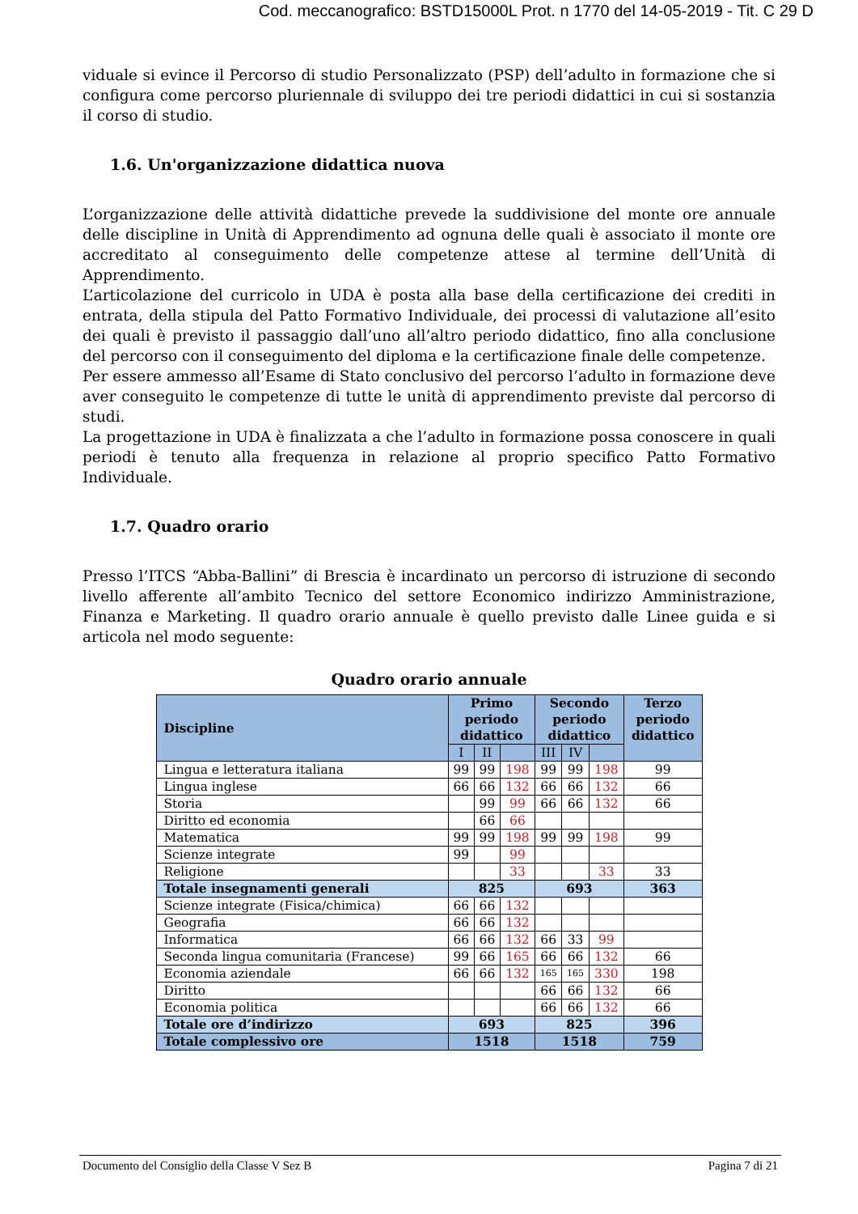Cod. meccanografico: BSTD15000L Prot. n 1770 del 14-05-2019 - Tit. C 29 D
viduale si evince il Percorso di studio Personalizzato (PSP) dell’adulto in formazione che si configura come percorso pluriennale di sviluppo dei tre periodi didattici in cui si sostanzia il corso di studio.
1.6. Un'organizzazione didattica nuova
L’organizzazione delle attività didattiche prevede la suddivisione del monte ore annuale delle discipline in Unità di Apprendimento ad ognuna delle quali è associato il monte ore accreditato al conseguimento delle competenze attese al termine dell’Unità di Apprendimento.
L’articolazione del curricolo in UDA è posta alla base della certificazione dei crediti in entrata, della stipula del Patto Formativo Individuale, dei processi di valutazione all’esito dei quali è previsto il passaggio dall’uno all’altro periodo didattico, fino alla conclusione del percorso con il conseguimento del diploma e la certificazione finale delle competenze.
Per essere ammesso all’Esame di Stato conclusivo del percorso l’adulto in formazione deve aver conseguito le competenze di tutte le unità di apprendimento previste dal percorso di studi.
La progettazione in UDA è finalizzata a che l’adulto in formazione possa conoscere in quali periodi è tenuto alla frequenza in relazione al proprio specifico Patto Formativo Individuale.
1.7. Quadro orario
Presso l’ITCS “Abba-Ballini” di Brescia è incardinato un percorso di istruzione di secondo livello afferente all’ambito Tecnico del settore Economico indirizzo Amministrazione, Finanza e Marketing. Il quadro orario annuale è quello previsto dalle Linee guida e si articola nel modo seguente:
Quadro orario annuale
| Discipline | Primo periodo didattico | | | Secondo periodo didattico | | | Terzo periodo didattico |
| --- | --- | --- | --- | --- | --- | --- | --- |
| | I | II | | III | IV | | |
| Lingua e letteratura italiana | 99 | 99 | 198 | 99 | 99 | 198 | 99 |
| Lingua inglese | 66 | 66 | 132 | 66 | 66 | 132 | 66 |
| Storia | | 99 | 99 | 66 | 66 | 132 | 66 |
| Diritto ed economia | | 66 | 66 | | | | |
| Matematica | 99 | 99 | 198 | 99 | 99 | 198 | 99 |
| Scienze integrate | 99 | | 99 | | | | |
| Religione | | | 33 | | | 33 | 33 |
| Totale insegnamenti generali | 825 | | | 693 | | | 363 |
| Scienze integrate (Fisica/chimica) | 66 | 66 | 132 | | | | |
| Geografia | 66 | 66 | 132 | | | | |
| Informatica | 66 | 66 | 132 | 66 | 33 | 99 | |
| Seconda lingua comunitaria (Francese) | 99 | 66 | 165 | 66 | 66 | 132 | 66 |
| Economia aziendale | 66 | 66 | 132 | 165 | 165 | 330 | 198 |
| Diritto | | | | 66 | 66 | 132 | 66 |
| Economia politica | | | | 66 | 66 | 132 | 66 |
| Totale ore d’indirizzo | 693 | | | 825 | | | 396 |
| Totale complessivo ore | 1518 | | | 1518 | | | 759 |
Documento del Consiglio della Classe V Sez B Pagina 7 di 21